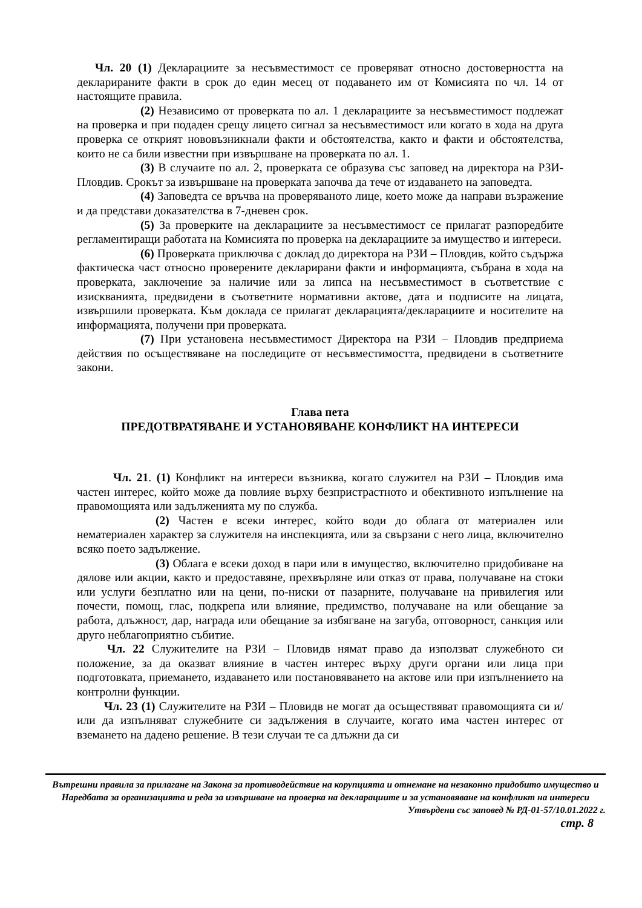Чл. 20 (1) Декларациите за несъвместимост се проверяват относно достоверността на декларираните факти в срок до един месец от подаването им от Комисията по чл. 14 от настоящите правила.
(2) Независимо от проверката по ал. 1 декларациите за несъвместимост подлежат на проверка и при подаден срещу лицето сигнал за несъвместимост или когато в хода на друга проверка се открият нововъзникнали факти и обстоятелства, както и факти и обстоятелства, които не са били известни при извършване на проверката по ал. 1.
(3) В случаите по ал. 2, проверката се образува със заповед на директора на РЗИ-Пловдив. Срокът за извършване на проверката започва да тече от издаването на заповедта.
(4) Заповедта се връчва на проверяваното лице, което може да направи възражение и да представи доказателства в 7-дневен срок.
(5) За проверките на декларациите за несъвместимост се прилагат разпоредбите регламентиращи работата на Комисията по проверка на декларациите за имущество и интереси.
(6) Проверката приключва с доклад до директора на РЗИ – Пловдив, който съдържа фактическа част относно проверените декларирани факти и информацията, събрана в хода на проверката, заключение за наличие или за липса на несъвместимост в съответствие с изискванията, предвидени в съответните нормативни актове, дата и подписите на лицата, извършили проверката. Към доклада се прилагат декларацията/декларациите и носителите на информацията, получени при проверката.
(7) При установена несъвместимост Директора на РЗИ – Пловдив предприема действия по осъществяване на последиците от несъвместимостта, предвидени в съответните закони.
Глава пета
ПРЕДОТВРАТЯВАНЕ И УСТАНОВЯВАНЕ КОНФЛИКТ НА ИНТЕРЕСИ
Чл. 21. (1) Конфликт на интереси възниква, когато служител на РЗИ – Пловдив има частен интерес, който може да повлияе върху безпристрастното и обективното изпълнение на правомощията или задълженията му по служба.
(2) Частен е всеки интерес, който води до облага от материален или нематериален характер за служителя на инспекцията, или за свързани с него лица, включително всяко поето задължение.
(3) Облага е всеки доход в пари или в имущество, включително придобиване на дялове или акции, както и предоставяне, прехвърляне или отказ от права, получаване на стоки или услуги безплатно или на цени, по-ниски от пазарните, получаване на привилегия или почести, помощ, глас, подкрепа или влияние, предимство, получаване на или обещание за работа, длъжност, дар, награда или обещание за избягване на загуба, отговорност, санкция или друго неблагоприятно събитие.
Чл. 22 Служителите на РЗИ – Пловидв нямат право да използват служебното си положение, за да оказват влияние в частен интерес върху други органи или лица при подготовката, приемането, издаването или постановяването на актове или при изпълнението на контролни функции.
Чл. 23 (1) Служителите на РЗИ – Пловидв не могат да осъществяват правомощията си и/или да изпълняват служебните си задължения в случаите, когато има частен интерес от вземането на дадено решение. В тези случаи те са длъжни да си
Вътрешни правила за прилагане на Закона за противодействие на корупцията и отнемане на незаконно придобито имущество и Наредбата за организацията и реда за извършване на проверка на декларациите и за установяване на конфликт на интереси
Утвърдени със заповед № РД-01-57/10.01.2022 г.
стр. 8